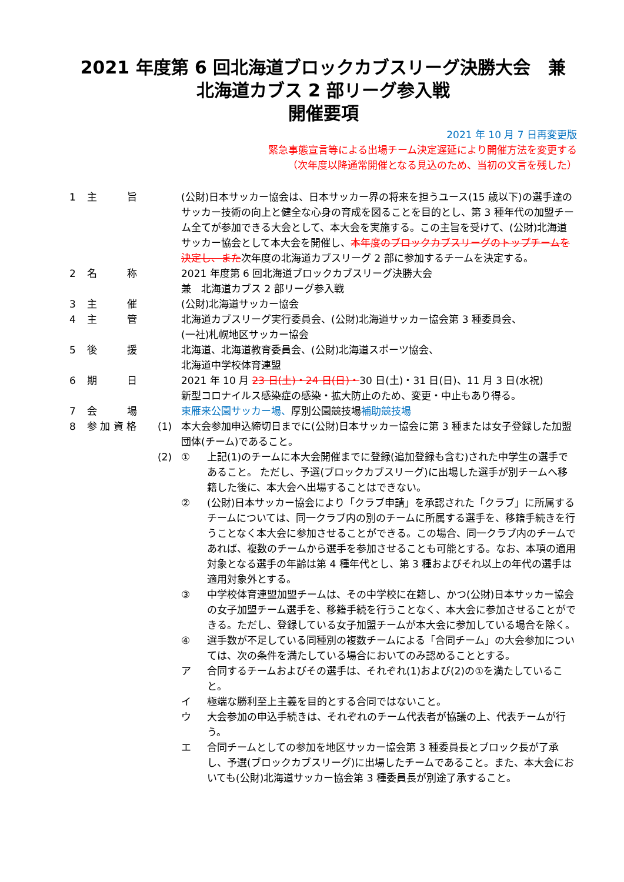2021 年度第 6 回北海道ブロックカブスリーグ決勝大会　兼
北海道カブス 2 部リーグ参入戦
開催要項
2021 年 10 月 7 日再変更版
緊急事態宣言等による出場チーム決定遅延により開催方法を変更する
（次年度以降通常開催となる見込のため、当初の文言を残した）
| 1 | 主 旨 | | (公財)日本サッカー協会は、日本サッカー界の将来を担うユース(15 歳以下)の選手達のサッカー技術の向上と健全な心身の育成を図ることを目的とし、第 3 種年代の加盟チーム全てが参加できる大会として、本大会を実施する。この主旨を受けて、(公財)北海道サッカー協会として本大会を開催し、 本年度のブロックカブスリーグのトップチームを決定し、また 次年度の北海道カブスリーグ 2 部に参加するチームを決定する。 | |
| 2 | 名 称 | | 2021 年度第 6 回北海道ブロックカブスリーグ決勝大会 兼 北海道カブス 2 部リーグ参入戦 | |
| 3 | 主 催 | | (公財)北海道サッカー協会 | |
| 4 | 主 管 | | 北海道カブスリーグ実行委員会、(公財)北海道サッカー協会第 3 種委員会、 (一社)札幌地区サッカー協会 | |
| 5 | 後 援 | | 北海道、北海道教育委員会、(公財)北海道スポーツ協会、 北海道中学校体育連盟 | |
| 6 | 期 日 | | 2021 年 10 月 23 日(土)・24 日(日)・ 30 日(土)・31 日(日)、11 月 3 日(水祝) 新型コロナイルス感染症の感染・拡大防止のため、変更・中止もあり得る。 | |
| 7 | 会 場 | | 東雁来公園サッカー場、 厚別公園競技場 補助競技場 | |
| 8 | 参 加 資 格 | (1) | 本大会参加申込締切日までに(公財)日本サッカー協会に第 3 種または女子登録した加盟団体(チーム)であること。 | |
| | | (2) | ① | 上記(1)のチームに本大会開催までに登録(追加登録も含む)された中学生の選手であること。 ただし、予選(ブロックカブスリーグ)に出場した選手が別チームへ移籍した後に、本大会へ出場することはできない。 |
| | | | ② | (公財)日本サッカー協会により「クラブ申請」を承認された「クラブ」に所属するチームについては、同一クラブ内の別のチームに所属する選手を、移籍手続きを行うことなく本大会に参加させることができる。この場合、同一クラブ内のチームであれば、複数のチームから選手を参加させることも可能とする。なお、本項の適用対象となる選手の年齢は第 4 種年代とし、第 3 種およびそれ以上の年代の選手は適用対象外とする。 |
| | | | ③ | 中学校体育連盟加盟チームは、その中学校に在籍し、かつ(公財)日本サッカー協会の女子加盟チーム選手を、移籍手続を行うことなく、本大会に参加させることができる。ただし、登録している女子加盟チームが本大会に参加している場合を除く。 |
| | | | ④ | 選手数が不足している同種別の複数チームによる「合同チーム」の大会参加については、次の条件を満たしている場合においてのみ認めることとする。 |
| | | | ア | 合同するチームおよびその選手は、それぞれ(1)および(2)の①を満たしていること。 |
| | | | イ | 極端な勝利至上主義を目的とする合同ではないこと。 |
| | | | ウ | 大会参加の申込手続きは、それぞれのチーム代表者が協議の上、代表チームが行う。 |
| | | | エ | 合同チームとしての参加を地区サッカー協会第 3 種委員長とブロック長が了承し、予選(ブロックカブスリーグ)に出場したチームであること。また、本大会においても(公財)北海道サッカー協会第 3 種委員長が別途了承すること。 |